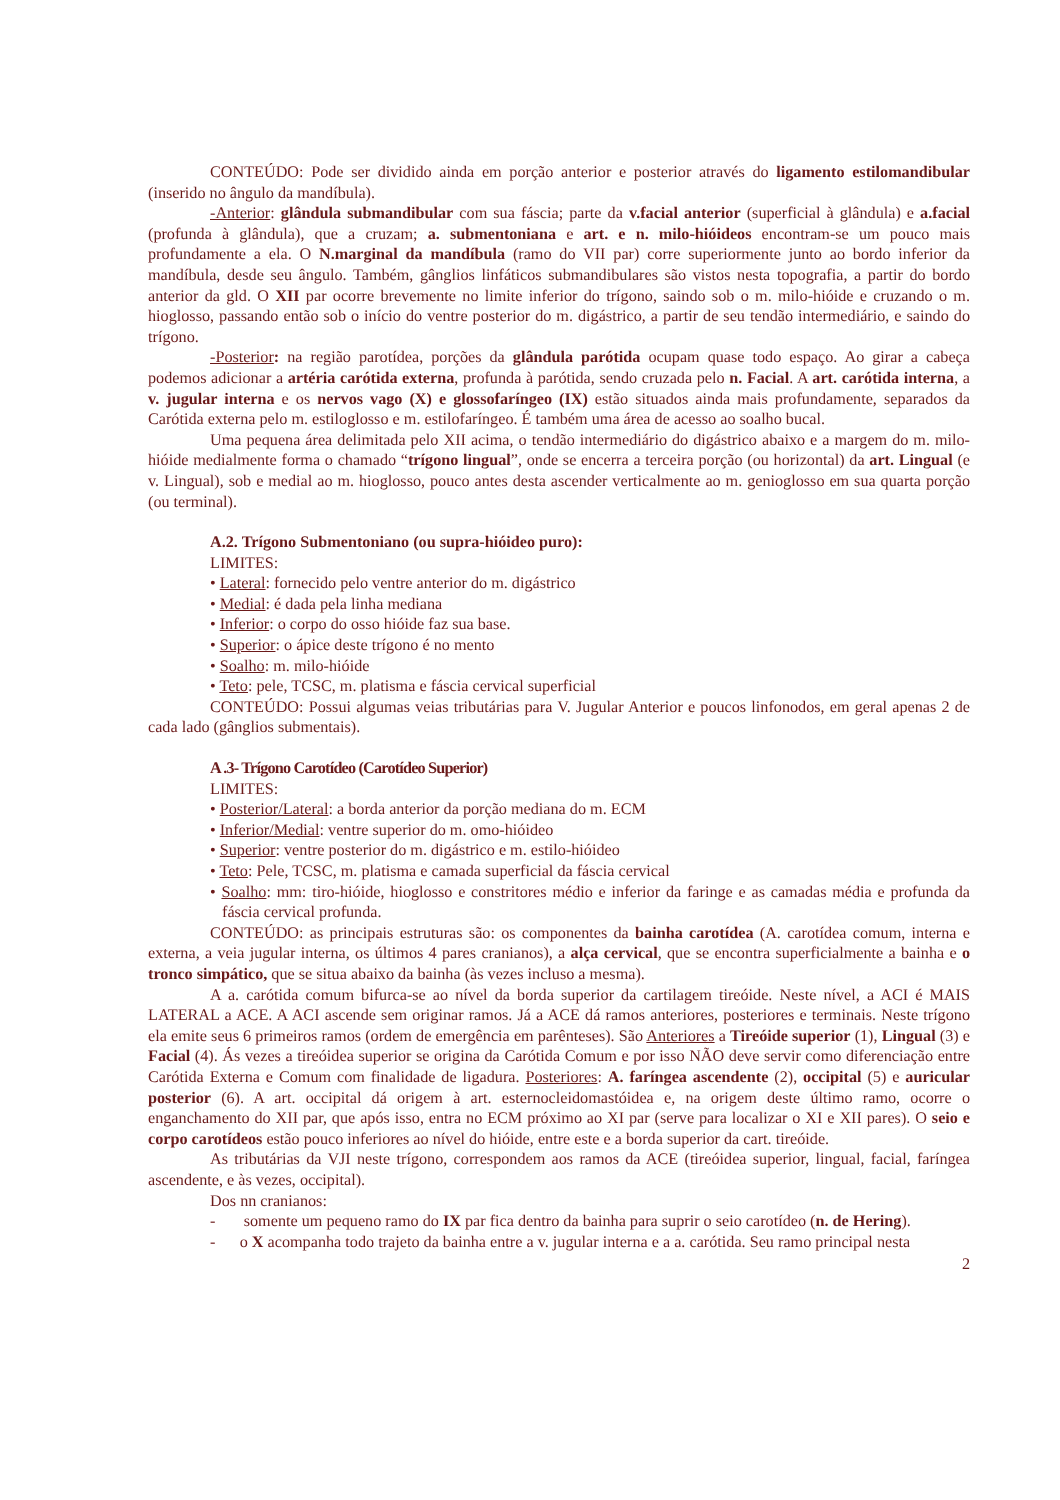CONTEÚDO: Pode ser dividido ainda em porção anterior e posterior através do ligamento estilomandibular (inserido no ângulo da mandíbula).
-Anterior: glândula submandibular com sua fáscia; parte da v.facial anterior (superficial à glândula) e a.facial (profunda à glândula), que a cruzam; a. submentoniana e art. e n. milo-hióideos encontram-se um pouco mais profundamente a ela. O N.marginal da mandíbula (ramo do VII par) corre superiormente junto ao bordo inferior da mandíbula, desde seu ângulo. Também, gânglios linfáticos submandibulares são vistos nesta topografia, a partir do bordo anterior da gld. O XII par ocorre brevemente no limite inferior do trígono, saindo sob o m. milo-hióide e cruzando o m. hioglosso, passando então sob o início do ventre posterior do m. digástrico, a partir de seu tendão intermediário, e saindo do trígono.
-Posterior: na região parotídea, porções da glândula parótida ocupam quase todo espaço. Ao girar a cabeça podemos adicionar a artéria carótida externa, profunda à parótida, sendo cruzada pelo n. Facial. A art. carótida interna, a v. jugular interna e os nervos vago (X) e glossofaríngeo (IX) estão situados ainda mais profundamente, separados da Carótida externa pelo m. estiloglosso e m. estilofaríngeo. É também uma área de acesso ao soalho bucal.
Uma pequena área delimitada pelo XII acima, o tendão intermediário do digástrico abaixo e a margem do m. milo-hióide medialmente forma o chamado “trígono lingual”, onde se encerra a terceira porção (ou horizontal) da art. Lingual (e v. Lingual), sob e medial ao m. hioglosso, pouco antes desta ascender verticalmente ao m. genioglosso em sua quarta porção (ou terminal).
A.2. Trígono Submentoniano (ou supra-hióideo puro):
LIMITES:
• Lateral: fornecido pelo ventre anterior do m. digástrico
• Medial: é dada pela linha mediana
• Inferior: o corpo do osso hióide faz sua base.
• Superior: o ápice deste trígono é no mento
• Soalho: m. milo-hióide
• Teto: pele, TCSC, m. platisma e fáscia cervical superficial
CONTEÚDO: Possui algumas veias tributárias para V. Jugular Anterior e poucos linfonodos, em geral apenas 2 de cada lado (gânglios submentais).
A .3- Trígono Carotídeo (Carotídeo Superior)
LIMITES:
• Posterior/Lateral: a borda anterior da porção mediana do m. ECM
• Inferior/Medial: ventre superior do m. omo-hióideo
• Superior: ventre posterior do m. digástrico e m. estilo-hióideo
• Teto: Pele, TCSC, m. platisma e camada superficial da fáscia cervical
• Soalho: mm: tiro-hióide, hioglosso e constritores médio e inferior da faringe e as camadas média e profunda da fáscia cervical profunda.
CONTEÚDO: as principais estruturas são: os componentes da bainha carotídea (A. carotídea comum, interna e externa, a veia jugular interna, os últimos 4 pares cranianos), a alça cervical, que se encontra superficialmente a bainha e o tronco simpático, que se situa abaixo da bainha (às vezes incluso a mesma).
A a. carótida comum bifurca-se ao nível da borda superior da cartilagem tireóide. Neste nível, a ACI é MAIS LATERAL a ACE. A ACI ascende sem originar ramos. Já a ACE dá ramos anteriores, posteriores e terminais. Neste trígono ela emite seus 6 primeiros ramos (ordem de emergência em parênteses). São Anteriores a Tireóide superior (1), Lingual (3) e Facial (4). Ás vezes a tireóidea superior se origina da Carótida Comum e por isso NÃO deve servir como diferenciação entre Carótida Externa e Comum com finalidade de ligadura. Posteriores: A. faríngea ascendente (2), occipital (5) e auricular posterior (6). A art. occipital dá origem à art. esternocleidomastóidea e, na origem deste último ramo, ocorre o enganchamento do XII par, que após isso, entra no ECM próximo ao XI par (serve para localizar o XI e XII pares). O seio e corpo carotídeos estão pouco inferiores ao nível do hióide, entre este e a borda superior da cart. tireóide.
As tributárias da VJI neste trígono, correspondem aos ramos da ACE (tireóidea superior, lingual, facial, faríngea ascendente, e às vezes, occipital).
Dos nn cranianos:
- somente um pequeno ramo do IX par fica dentro da bainha para suprir o seio carotídeo (n. de Hering).
- o X acompanha todo trajeto da bainha entre a v. jugular interna e a a. carótida. Seu ramo principal nesta
2